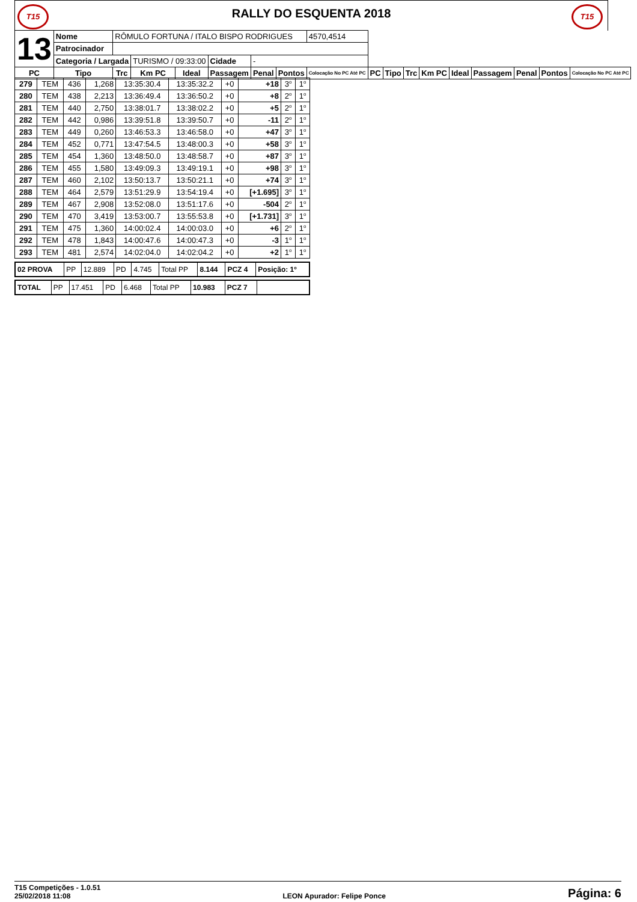T15
RALLY DO ESQUENTA 2018
T15
| 13 | Nome | RÔMULO FORTUNA / ITALO BISPO RODRIGUES | | | | | | 4570,4514 | | | | | | | | | |
| | Patrocinador | | | | | | | | | | | | | | | | |
| | Categoria / Largada | | TURISMO / 09:33:00 | | Cidade | - | | | | | | | | | | | |
| PC | Tipo | Trc | Km PC | Ideal | Passagem | Penal | Pontos | Colocação No PC Até PC | PC | Tipo | Trc | Km PC | Ideal | Passagem | Penal | Pontos | Colocação No PC Até PC |
| 279 | TEM | 436 | 1,268 | 13:35:30.4 | 13:35:32.2 | +0 | +18 | 3<sup>o</sup> | 1<sup>o</sup> |
| 280 | TEM | 438 | 2,213 | 13:36:49.4 | 13:36:50.2 | +0 | +8 | 2<sup>o</sup> | 1<sup>o</sup> |
| 281 | TEM | 440 | 2,750 | 13:38:01.7 | 13:38:02.2 | +0 | +5 | 2<sup>o</sup> | 1<sup>o</sup> |
| 282 | TEM | 442 | 0,986 | 13:39:51.8 | 13:39:50.7 | +0 | -11 | 2<sup>o</sup> | 1<sup>o</sup> |
| 283 | TEM | 449 | 0,260 | 13:46:53.3 | 13:46:58.0 | +0 | +47 | 3<sup>o</sup> | 1<sup>o</sup> |
| 284 | TEM | 452 | 0,771 | 13:47:54.5 | 13:48:00.3 | +0 | +58 | 3<sup>o</sup> | 1<sup>o</sup> |
| 285 | TEM | 454 | 1,360 | 13:48:50.0 | 13:48:58.7 | +0 | +87 | 3<sup>o</sup> | 1<sup>o</sup> |
| 286 | TEM | 455 | 1,580 | 13:49:09.3 | 13:49:19.1 | +0 | +98 | 3<sup>o</sup> | 1<sup>o</sup> |
| 287 | TEM | 460 | 2,102 | 13:50:13.7 | 13:50:21.1 | +0 | +74 | 3<sup>o</sup> | 1<sup>o</sup> |
| 288 | TEM | 464 | 2,579 | 13:51:29.9 | 13:54:19.4 | +0 | [+1.695] | 3<sup>o</sup> | 1<sup>o</sup> |
| 289 | TEM | 467 | 2,908 | 13:52:08.0 | 13:51:17.6 | +0 | -504 | 2<sup>o</sup> | 1<sup>o</sup> |
| 290 | TEM | 470 | 3,419 | 13:53:00.7 | 13:55:53.8 | +0 | [+1.731] | 3<sup>o</sup> | 1<sup>o</sup> |
| 291 | TEM | 475 | 1,360 | 14:00:02.4 | 14:00:03.0 | +0 | +6 | 2<sup>o</sup> | 1<sup>o</sup> |
| 292 | TEM | 478 | 1,843 | 14:00:47.6 | 14:00:47.3 | +0 | -3 | 1<sup>o</sup> | 1<sup>o</sup> |
| 293 | TEM | 481 | 2,574 | 14:02:04.0 | 14:02:04.2 | +0 | +2 | 1<sup>o</sup> | 1<sup>o</sup> |
| 02 PROVA | PP | 12.889 | PD | 4.745 | Total PP | 8.144 | PCZ 4 | Posição: 1º |
| TOTAL | PP | 17.451 | PD | 6.468 | Total PP | 10.983 | PCZ 7 | |
T15 Competições - 1.0.51
25/02/2018 11:08
LEON Apurador: Felipe Ponce
Página: 6